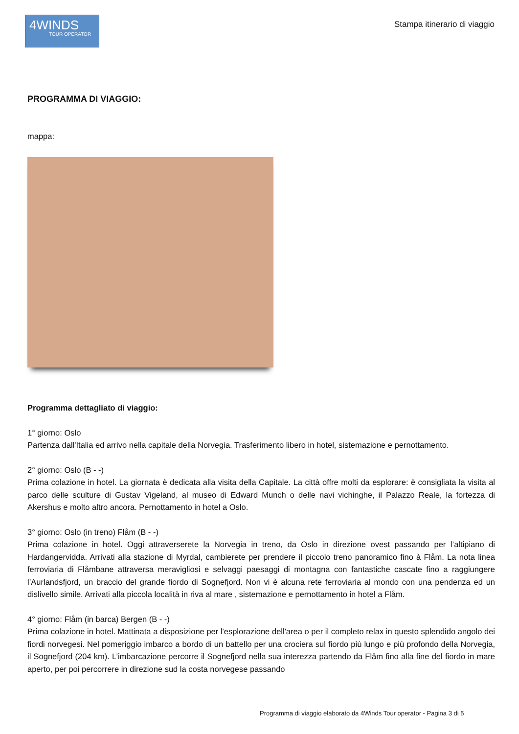4WINDS
TOUR OPERATOR
Stampa itinerario di viaggio
PROGRAMMA DI VIAGGIO:
mappa:
Programma dettagliato di viaggio:
1° giorno: Oslo
Partenza dall'Italia ed arrivo nella capitale della Norvegia. Trasferimento libero in hotel, sistemazione e pernottamento.
2° giorno: Oslo (B - -)
Prima colazione in hotel. La giornata è dedicata alla visita della Capitale. La città offre molti da esplorare: è consigliata la visita al parco delle sculture di Gustav Vigeland, al museo di Edward Munch o delle navi vichinghe, il Palazzo Reale, la fortezza di Akershus e molto altro ancora. Pernottamento in hotel a Oslo.
3° giorno: Oslo (in treno) Flåm (B - -)
Prima colazione in hotel. Oggi attraverserete la Norvegia in treno, da Oslo in direzione ovest passando per l’altipiano di Hardangervidda. Arrivati alla stazione di Myrdal, cambierete per prendere il piccolo treno panoramico fino à Flåm. La nota linea ferroviaria di Flåmbane attraversa meravigliosi e selvaggi paesaggi di montagna con fantastiche cascate fino a raggiungere l’Aurlandsfjord, un braccio del grande fiordo di Sognefjord. Non vi è alcuna rete ferroviaria al mondo con una pendenza ed un dislivello simile. Arrivati alla piccola località in riva al mare , sistemazione e pernottamento in hotel a Flåm.
4° giorno: Flåm (in barca) Bergen (B - -)
Prima colazione in hotel. Mattinata a disposizione per l'esplorazione dell'area o per il completo relax in questo splendido angolo dei fiordi norvegesi. Nel pomeriggio imbarco a bordo di un battello per una crociera sul fiordo più lungo e più profondo della Norvegia, il Sognefjord (204 km). L’imbarcazione percorre il Sognefjord nella sua interezza partendo da Flåm fino alla fine del fiordo in mare aperto, per poi percorrere in direzione sud la costa norvegese passando
Programma di viaggio elaborato da 4Winds Tour operator - Pagina 3 di 5